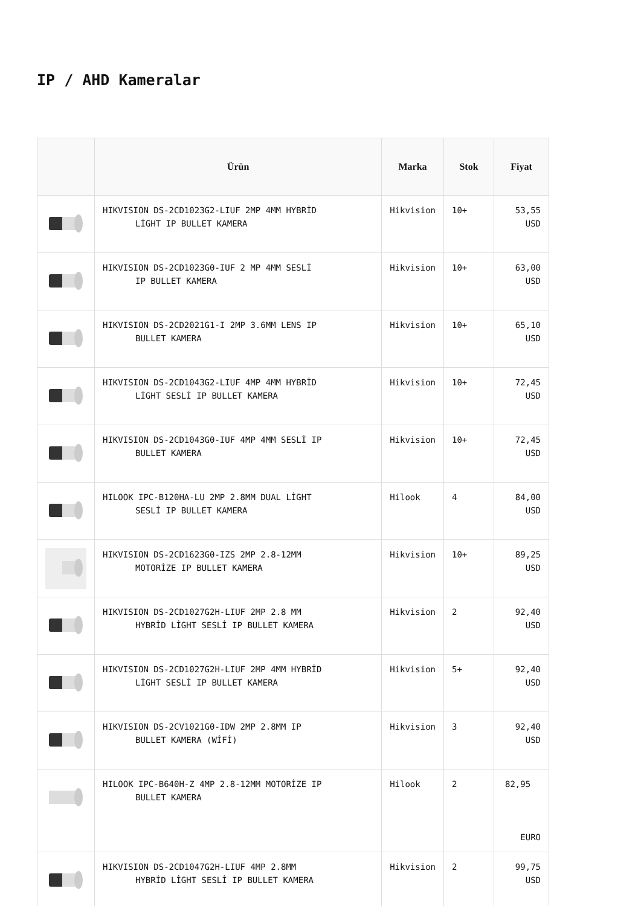IP / AHD Kameralar
| | Ürün | Marka | Stok | Fiyat |
| --- | --- | --- | --- | --- |
| | HIKVISION DS-2CD1023G2-LIUF 2MP 4MM HYBRİD LİGHT IP BULLET KAMERA | Hikvision | 10+ | 53,55 USD |
| | HIKVISION DS-2CD1023G0-IUF 2 MP 4MM SESLİ IP BULLET KAMERA | Hikvision | 10+ | 63,00 USD |
| | HIKVISION DS-2CD2021G1-I 2MP 3.6MM LENS IP BULLET KAMERA | Hikvision | 10+ | 65,10 USD |
| | HIKVISION DS-2CD1043G2-LIUF 4MP 4MM HYBRİD LİGHT SESLİ IP BULLET KAMERA | Hikvision | 10+ | 72,45 USD |
| | HIKVISION DS-2CD1043G0-IUF 4MP 4MM SESLİ IP BULLET KAMERA | Hikvision | 10+ | 72,45 USD |
| | HILOOK IPC-B120HA-LU 2MP 2.8MM DUAL LİGHT SESLİ IP BULLET KAMERA | Hilook | 4 | 84,00 USD |
| | HIKVISION DS-2CD1623G0-IZS 2MP 2.8-12MM MOTORİZE IP BULLET KAMERA | Hikvision | 10+ | 89,25 USD |
| | HIKVISION DS-2CD1027G2H-LIUF 2MP 2.8 MM HYBRİD LİGHT SESLİ IP BULLET KAMERA | Hikvision | 2 | 92,40 USD |
| | HIKVISION DS-2CD1027G2H-LIUF 2MP 4MM HYBRİD LİGHT SESLİ IP BULLET KAMERA | Hikvision | 5+ | 92,40 USD |
| | HIKVISION DS-2CV1021G0-IDW 2MP 2.8MM IP BULLET KAMERA (WİFİ) | Hikvision | 3 | 92,40 USD |
| | HILOOK IPC-B640H-Z 4MP 2.8-12MM MOTORİZE IP BULLET KAMERA | Hilook | 2 | 82,95 EURO |
| | HIKVISION DS-2CD1047G2H-LIUF 4MP 2.8MM HYBRİD LİGHT SESLİ IP BULLET KAMERA | Hikvision | 2 | 99,75 USD |